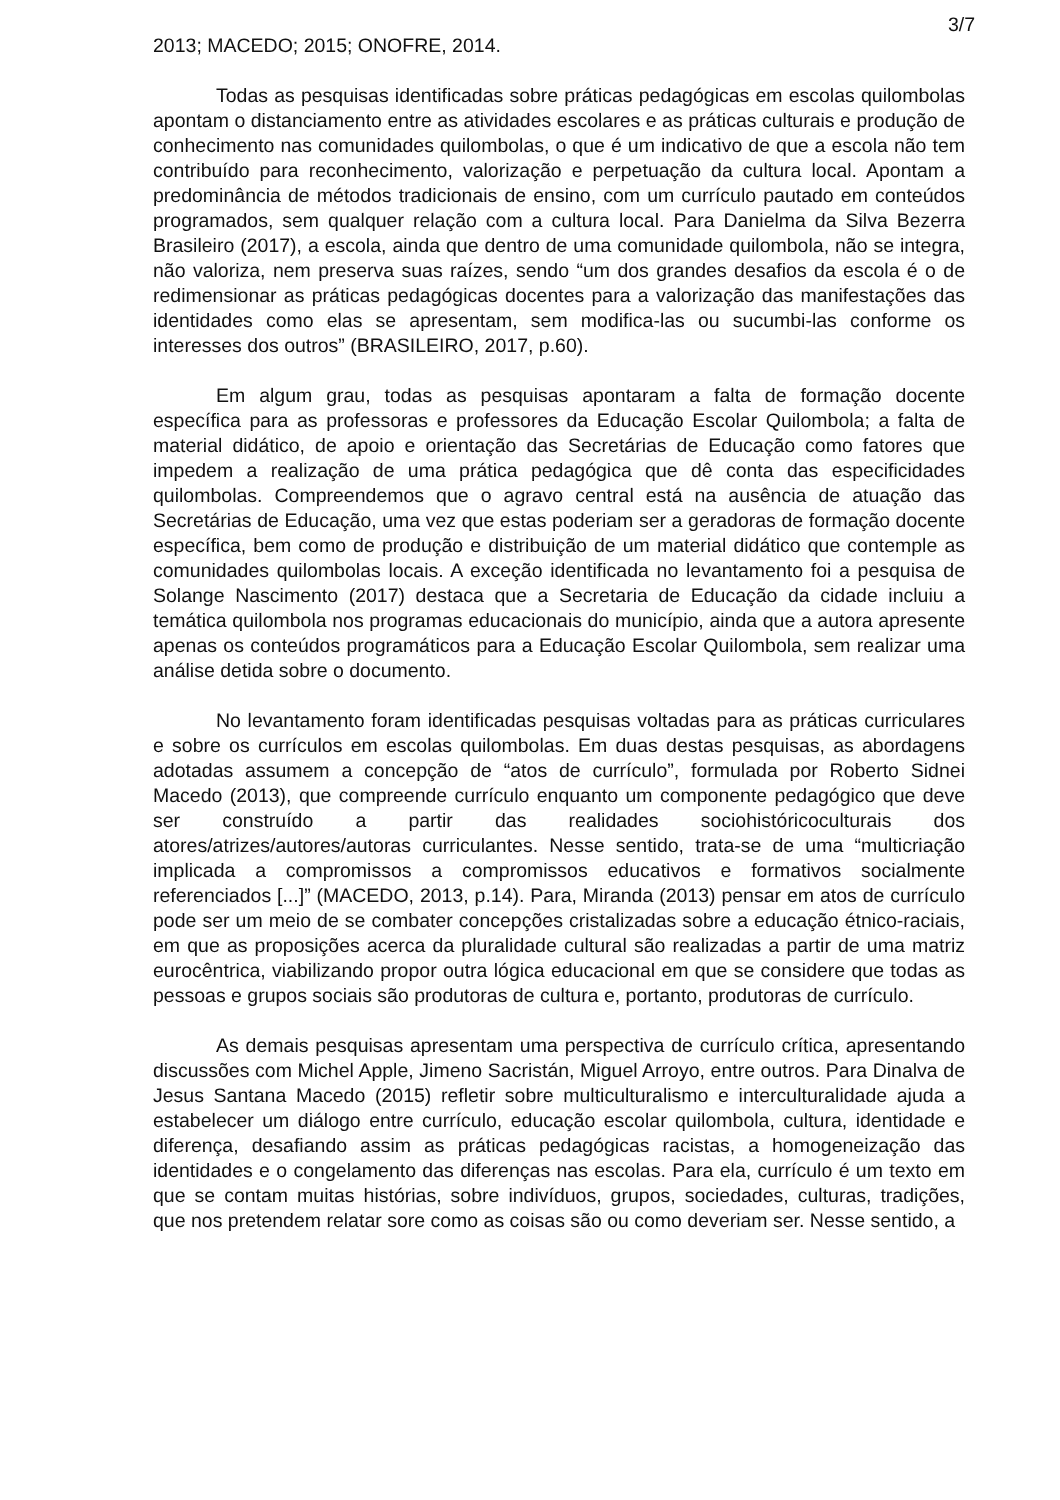3/7
2013; MACEDO; 2015; ONOFRE, 2014.
Todas as pesquisas identificadas sobre práticas pedagógicas em escolas quilombolas apontam o distanciamento entre as atividades escolares e as práticas culturais e produção de conhecimento nas comunidades quilombolas, o que é um indicativo de que a escola não tem contribuído para reconhecimento, valorização e perpetuação da cultura local. Apontam a predominância de métodos tradicionais de ensino, com um currículo pautado em conteúdos programados, sem qualquer relação com a cultura local. Para Danielma da Silva Bezerra Brasileiro (2017), a escola, ainda que dentro de uma comunidade quilombola, não se integra, não valoriza, nem preserva suas raízes, sendo “um dos grandes desafios da escola é o de redimensionar as práticas pedagógicas docentes para a valorização das manifestações das identidades como elas se apresentam, sem modifica-las ou sucumbi-las conforme os interesses dos outros” (BRASILEIRO, 2017, p.60).
Em algum grau, todas as pesquisas apontaram a falta de formação docente específica para as professoras e professores da Educação Escolar Quilombola; a falta de material didático, de apoio e orientação das Secretárias de Educação como fatores que impedem a realização de uma prática pedagógica que dê conta das especificidades quilombolas. Compreendemos que o agravo central está na ausência de atuação das Secretárias de Educação, uma vez que estas poderiam ser a geradoras de formação docente específica, bem como de produção e distribuição de um material didático que contemple as comunidades quilombolas locais. A exceção identificada no levantamento foi a pesquisa de Solange Nascimento (2017) destaca que a Secretaria de Educação da cidade incluiu a temática quilombola nos programas educacionais do município, ainda que a autora apresente apenas os conteúdos programáticos para a Educação Escolar Quilombola, sem realizar uma análise detida sobre o documento.
No levantamento foram identificadas pesquisas voltadas para as práticas curriculares e sobre os currículos em escolas quilombolas. Em duas destas pesquisas, as abordagens adotadas assumem a concepção de “atos de currículo”, formulada por Roberto Sidnei Macedo (2013), que compreende currículo enquanto um componente pedagógico que deve ser construído a partir das realidades sociohistóricoculturais dos atores/atrizes/autores/autoras curriculantes. Nesse sentido, trata-se de uma “multicriação implicada a compromissos a compromissos educativos e formativos socialmente referenciados [...]” (MACEDO, 2013, p.14). Para, Miranda (2013) pensar em atos de currículo pode ser um meio de se combater concepções cristalizadas sobre a educação étnico-raciais, em que as proposições acerca da pluralidade cultural são realizadas a partir de uma matriz eurocêntrica, viabilizando propor outra lógica educacional em que se considere que todas as pessoas e grupos sociais são produtoras de cultura e, portanto, produtoras de currículo.
As demais pesquisas apresentam uma perspectiva de currículo crítica, apresentando discussões com Michel Apple, Jimeno Sacristán, Miguel Arroyo, entre outros. Para Dinalva de Jesus Santana Macedo (2015) refletir sobre multiculturalismo e interculturalidade ajuda a estabelecer um diálogo entre currículo, educação escolar quilombola, cultura, identidade e diferença, desafiando assim as práticas pedagógicas racistas, a homogeneização das identidades e o congelamento das diferenças nas escolas. Para ela, currículo é um texto em que se contam muitas histórias, sobre indivíduos, grupos, sociedades, culturas, tradições, que nos pretendem relatar sore como as coisas são ou como deveriam ser. Nesse sentido, a